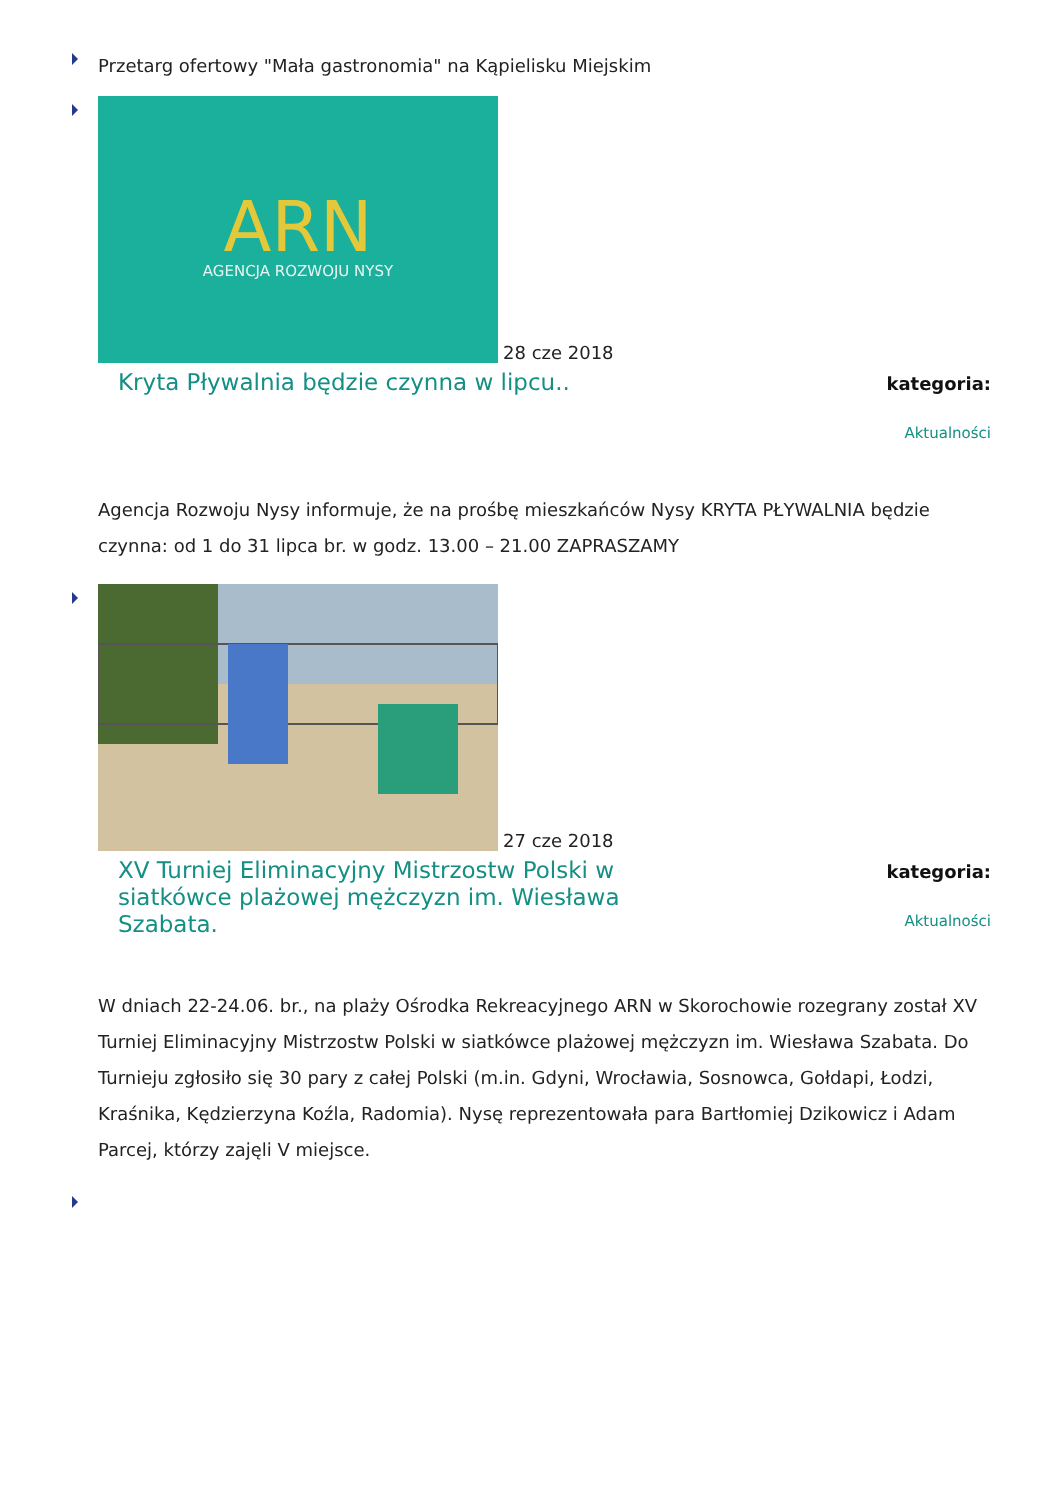Przetarg ofertowy "Mała gastronomia" na Kąpielisku Miejskim
ARN
AGENCJA ROZWOJU NYSY
28 cze 2018
Kryta Pływalnia będzie czynna w lipcu..
kategoria:
Aktualności
Agencja Rozwoju Nysy informuje, że na prośbę mieszkańców Nysy KRYTA PŁYWALNIA będzie czynna: od 1 do 31 lipca br. w godz. 13.00 – 21.00 ZAPRASZAMY
27 cze 2018
XV Turniej Eliminacyjny Mistrzostw Polski w siatkówce plażowej mężczyzn im. Wiesława Szabata.
kategoria:
Aktualności
W dniach 22-24.06. br., na plaży Ośrodka Rekreacyjnego ARN w Skorochowie rozegrany został XV Turniej Eliminacyjny Mistrzostw Polski w siatkówce plażowej mężczyzn im. Wiesława Szabata. Do Turnieju zgłosiło się 30 pary z całej Polski (m.in. Gdyni, Wrocławia, Sosnowca, Gołdapi, Łodzi, Kraśnika, Kędzierzyna Koźla, Radomia). Nysę reprezentowała para Bartłomiej Dzikowicz i Adam Parcej, którzy zajęli V miejsce.